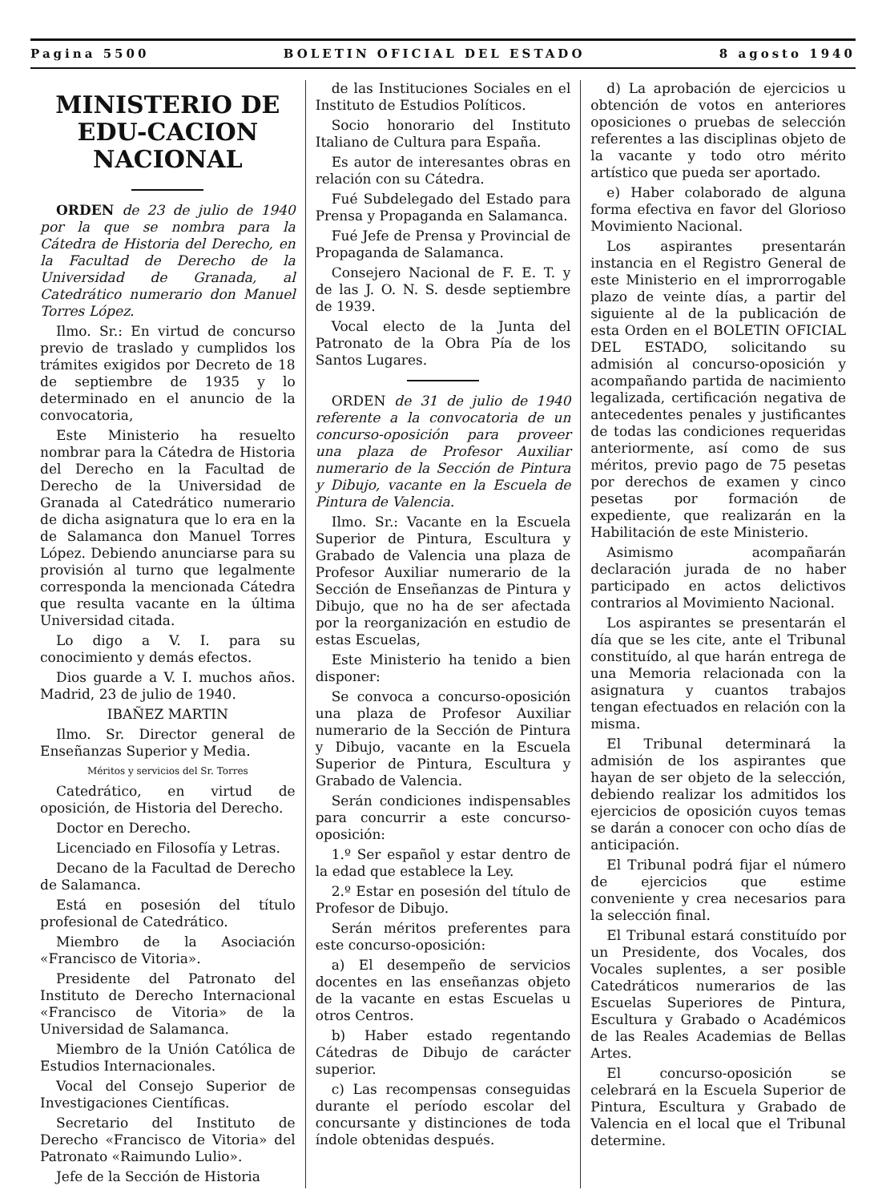Pagina 5500 BOLETIN OFICIAL DEL ESTADO 8 agosto 1940
MINISTERIO DE EDU-CACION NACIONAL
ORDEN de 23 de julio de 1940 por la que se nombra para la Cátedra de Historia del Derecho, en la Facultad de Derecho de la Universidad de Granada, al Catedrático numerario don Manuel Torres López.
Ilmo. Sr.: En virtud de concurso previo de traslado y cumplidos los trámites exigidos por Decreto de 18 de septiembre de 1935 y lo determinado en el anuncio de la convocatoria,
Este Ministerio ha resuelto nombrar para la Cátedra de Historia del Derecho en la Facultad de Derecho de la Universidad de Granada al Catedrático numerario de dicha asignatura que lo era en la de Salamanca don Manuel Torres López. Debiendo anunciarse para su provisión al turno que legalmente corresponda la mencionada Cátedra que resulta vacante en la última Universidad citada.
Lo digo a V. I. para su conocimiento y demás efectos.
Dios guarde a V. I. muchos años. Madrid, 23 de julio de 1940.
IBAÑEZ MARTIN
Ilmo. Sr. Director general de Enseñanzas Superior y Media.
Méritos y servicios del Sr. Torres
Catedrático, en virtud de oposición, de Historia del Derecho.
Doctor en Derecho.
Licenciado en Filosofía y Letras.
Decano de la Facultad de Derecho de Salamanca.
Está en posesión del título profesional de Catedrático.
Miembro de la Asociación «Francisco de Vitoria».
Presidente del Patronato del Instituto de Derecho Internacional «Francisco de Vitoria» de la Universidad de Salamanca.
Miembro de la Unión Católica de Estudios Internacionales.
Vocal del Consejo Superior de Investigaciones Científicas.
Secretario del Instituto de Derecho «Francisco de Vitoria» del Patronato «Raimundo Lulio».
Jefe de la Sección de Historia
de las Instituciones Sociales en el Instituto de Estudios Políticos.
Socio honorario del Instituto Italiano de Cultura para España.
Es autor de interesantes obras en relación con su Cátedra.
Fué Subdelegado del Estado para Prensa y Propaganda en Salamanca.
Fué Jefe de Prensa y Provincial de Propaganda de Salamanca.
Consejero Nacional de F. E. T. y de las J. O. N. S. desde septiembre de 1939.
Vocal electo de la Junta del Patronato de la Obra Pía de los Santos Lugares.
ORDEN de 31 de julio de 1940 referente a la convocatoria de un concurso-oposición para proveer una plaza de Profesor Auxiliar numerario de la Sección de Pintura y Dibujo, vacante en la Escuela de Pintura de Valencia.
Ilmo. Sr.: Vacante en la Escuela Superior de Pintura, Escultura y Grabado de Valencia una plaza de Profesor Auxiliar numerario de la Sección de Enseñanzas de Pintura y Dibujo, que no ha de ser afectada por la reorganización en estudio de estas Escuelas,
Este Ministerio ha tenido a bien disponer:
Se convoca a concurso-oposición una plaza de Profesor Auxiliar numerario de la Sección de Pintura y Dibujo, vacante en la Escuela Superior de Pintura, Escultura y Grabado de Valencia.
Serán condiciones indispensables para concurrir a este concurso-oposición:
1.º Ser español y estar dentro de la edad que establece la Ley.
2.º Estar en posesión del título de Profesor de Dibujo.
Serán méritos preferentes para este concurso-oposición:
a) El desempeño de servicios docentes en las enseñanzas objeto de la vacante en estas Escuelas u otros Centros.
b) Haber estado regentando Cátedras de Dibujo de carácter superior.
c) Las recompensas conseguidas durante el período escolar del concursante y distinciones de toda índole obtenidas después.
d) La aprobación de ejercicios u obtención de votos en anteriores oposiciones o pruebas de selección referentes a las disciplinas objeto de la vacante y todo otro mérito artístico que pueda ser aportado.
e) Haber colaborado de alguna forma efectiva en favor del Glorioso Movimiento Nacional.
Los aspirantes presentarán instancia en el Registro General de este Ministerio en el improrrogable plazo de veinte días, a partir del siguiente al de la publicación de esta Orden en el BOLETIN OFICIAL DEL ESTADO, solicitando su admisión al concurso-oposición y acompañando partida de nacimiento legalizada, certificación negativa de antecedentes penales y justificantes de todas las condiciones requeridas anteriormente, así como de sus méritos, previo pago de 75 pesetas por derechos de examen y cinco pesetas por formación de expediente, que realizarán en la Habilitación de este Ministerio.
Asimismo acompañarán declaración jurada de no haber participado en actos delictivos contrarios al Movimiento Nacional.
Los aspirantes se presentarán el día que se les cite, ante el Tribunal constituído, al que harán entrega de una Memoria relacionada con la asignatura y cuantos trabajos tengan efectuados en relación con la misma.
El Tribunal determinará la admisión de los aspirantes que hayan de ser objeto de la selección, debiendo realizar los admitidos los ejercicios de oposición cuyos temas se darán a conocer con ocho días de anticipación.
El Tribunal podrá fijar el número de ejercicios que estime conveniente y crea necesarios para la selección final.
El Tribunal estará constituído por un Presidente, dos Vocales, dos Vocales suplentes, a ser posible Catedráticos numerarios de las Escuelas Superiores de Pintura, Escultura y Grabado o Académicos de las Reales Academias de Bellas Artes.
El concurso-oposición se celebrará en la Escuela Superior de Pintura, Escultura y Grabado de Valencia en el local que el Tribunal determine.